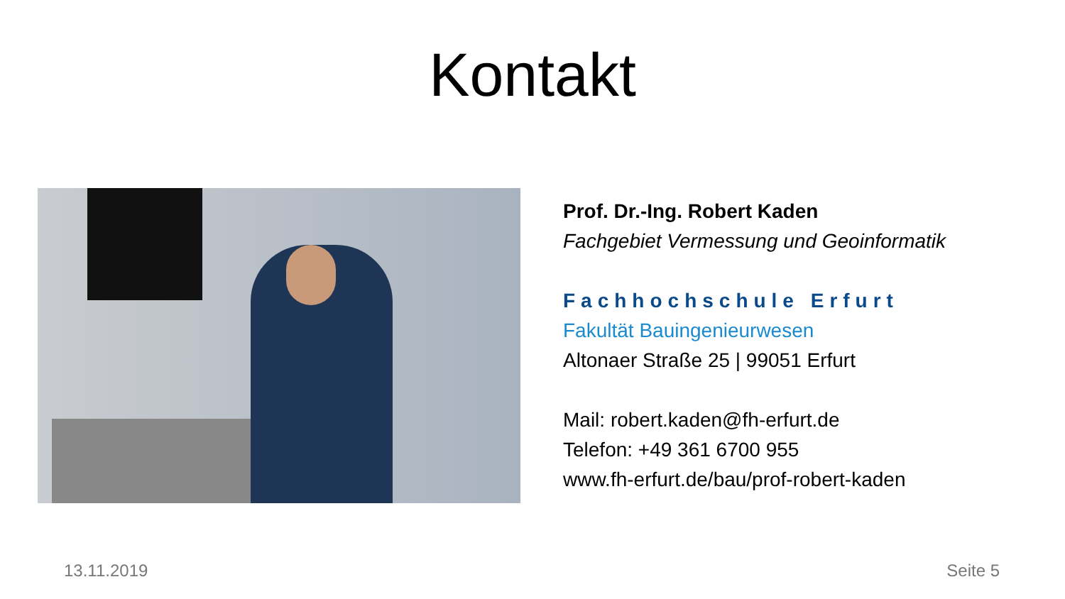Kontakt
Prof. Dr.-Ing. Robert Kaden
Fachgebiet Vermessung und Geoinformatik
Fachhochschule Erfurt
Fakultät Bauingenieurwesen
Altonaer Straße 25 | 99051 Erfurt
Mail: robert.kaden@fh-erfurt.de
Telefon: +49 361 6700 955
www.fh-erfurt.de/bau/prof-robert-kaden
13.11.2019 Seite 5